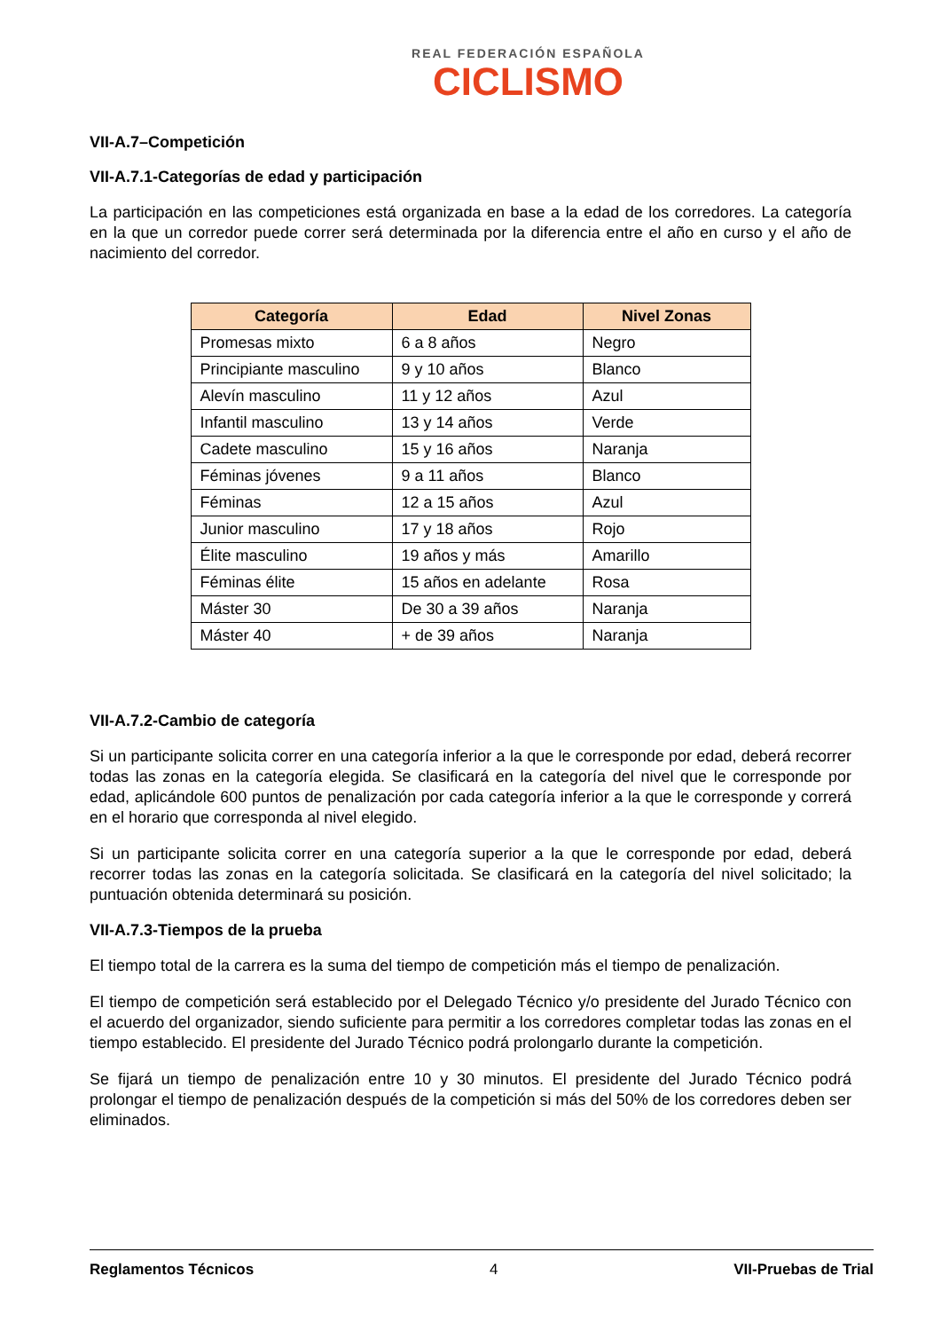REAL FEDERACIÓN ESPAÑOLA
CICLISMO
VII-A.7–Competición
VII-A.7.1-Categorías de edad y participación
La participación en las competiciones está organizada en base a la edad de los corredores. La categoría en la que un corredor puede correr será determinada por la diferencia entre el año en curso y el año de nacimiento del corredor.
| Categoría | Edad | Nivel Zonas |
| --- | --- | --- |
| Promesas mixto | 6 a 8 años | Negro |
| Principiante masculino | 9 y 10 años | Blanco |
| Alevín masculino | 11 y 12 años | Azul |
| Infantil masculino | 13 y 14 años | Verde |
| Cadete masculino | 15 y 16 años | Naranja |
| Féminas jóvenes | 9 a 11 años | Blanco |
| Féminas | 12 a 15 años | Azul |
| Junior masculino | 17 y 18 años | Rojo |
| Élite masculino | 19 años y más | Amarillo |
| Féminas élite | 15 años en adelante | Rosa |
| Máster 30 | De 30 a 39 años | Naranja |
| Máster 40 | + de 39 años | Naranja |
VII-A.7.2-Cambio de categoría
Si un participante solicita correr en una categoría inferior a la que le corresponde por edad, deberá recorrer todas las zonas en la categoría elegida. Se clasificará en la categoría del nivel que le corresponde por edad, aplicándole 600 puntos de penalización por cada categoría inferior a la que le corresponde y correrá en el horario que corresponda al nivel elegido.
Si un participante solicita correr en una categoría superior a la que le corresponde por edad, deberá recorrer todas las zonas en la categoría solicitada. Se clasificará en la categoría del nivel solicitado; la puntuación obtenida determinará su posición.
VII-A.7.3-Tiempos de la prueba
El tiempo total de la carrera es la suma del tiempo de competición más el tiempo de penalización.
El tiempo de competición será establecido por el Delegado Técnico y/o presidente del Jurado Técnico con el acuerdo del organizador, siendo suficiente para permitir a los corredores completar todas las zonas en el tiempo establecido. El presidente del Jurado Técnico podrá prolongarlo durante la competición.
Se fijará un tiempo de penalización entre 10 y 30 minutos. El presidente del Jurado Técnico podrá prolongar el tiempo de penalización después de la competición si más del 50% de los corredores deben ser eliminados.
Reglamentos Técnicos 4 VII-Pruebas de Trial